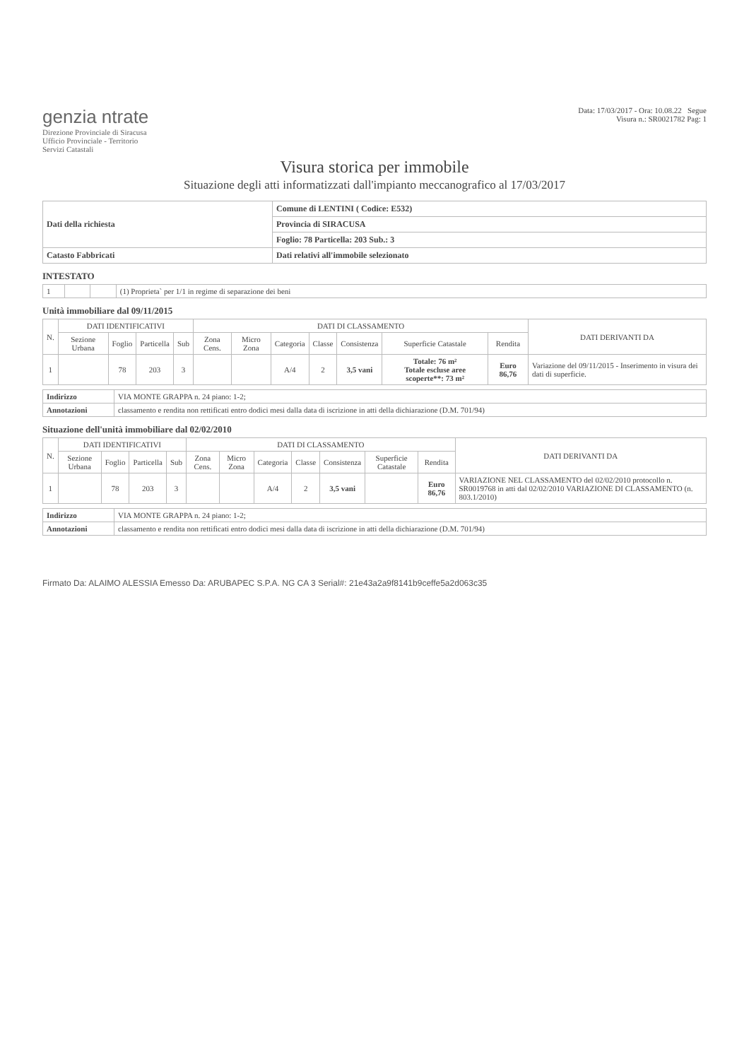genzia ntrate
Direzione Provinciale di Siracusa
Ufficio Provinciale - Territorio
Servizi Catastali
Data: 17/03/2017 - Ora: 10.08.22 Segue
Visura n.: SR0021782 Pag: 1
Visura storica per immobile
Situazione degli atti informatizzati dall'impianto meccanografico al 17/03/2017
| Dati della richiesta | Comune di LENTINI ( Codice: E532) |
| | Provincia di SIRACUSA |
| | Foglio: 78 Particella: 203 Sub.: 3 |
| Catasto Fabbricati | Dati relativi all'immobile selezionato |
INTESTATO
| 1 | | | (1) Proprieta` per 1/1 in regime di separazione dei beni |
Unità immobiliare dal 09/11/2015
| N. | DATI IDENTIFICATIVI | | | | DATI DI CLASSAMENTO | | | | | | | DATI DERIVANTI DA |
| --- | --- | --- | --- | --- | --- | --- | --- | --- | --- | --- | --- | --- |
| | Sezione Urbana | Foglio | Particella | Sub | Zona Cens. | Micro Zona | Categoria | Classe | Consistenza | Superficie Catastale | Rendita | |
| 1 | | 78 | 203 | 3 | | | A/4 | 2 | 3,5 vani | Totale: 76 m² Totale escluse aree scoperte**: 73 m² | Euro 86,76 | Variazione del 09/11/2015 - Inserimento in visura dei dati di superficie. |
| Indirizzo | VIA MONTE GRAPPA n. 24 piano: 1-2; |
| Annotazioni | classamento e rendita non rettificati entro dodici mesi dalla data di iscrizione in atti della dichiarazione (D.M. 701/94) |
Situazione dell'unità immobiliare dal 02/02/2010
| N. | DATI IDENTIFICATIVI | | | | DATI DI CLASSAMENTO | | | | | | | DATI DERIVANTI DA |
| --- | --- | --- | --- | --- | --- | --- | --- | --- | --- | --- | --- | --- |
| | Sezione Urbana | Foglio | Particella | Sub | Zona Cens. | Micro Zona | Categoria | Classe | Consistenza | Superficie Catastale | Rendita | |
| 1 | | 78 | 203 | 3 | | | A/4 | 2 | 3,5 vani | | Euro 86,76 | VARIAZIONE NEL CLASSAMENTO del 02/02/2010 protocollo n. SR0019768 in atti dal 02/02/2010 VARIAZIONE DI CLASSAMENTO (n. 803.1/2010) |
| Indirizzo | VIA MONTE GRAPPA n. 24 piano: 1-2; |
| Annotazioni | classamento e rendita non rettificati entro dodici mesi dalla data di iscrizione in atti della dichiarazione (D.M. 701/94) |
Firmato Da: ALAIMO ALESSIA Emesso Da: ARUBAPEC S.P.A. NG CA 3 Serial#: 21e43a2a9f8141b9ceffe5a2d063c35